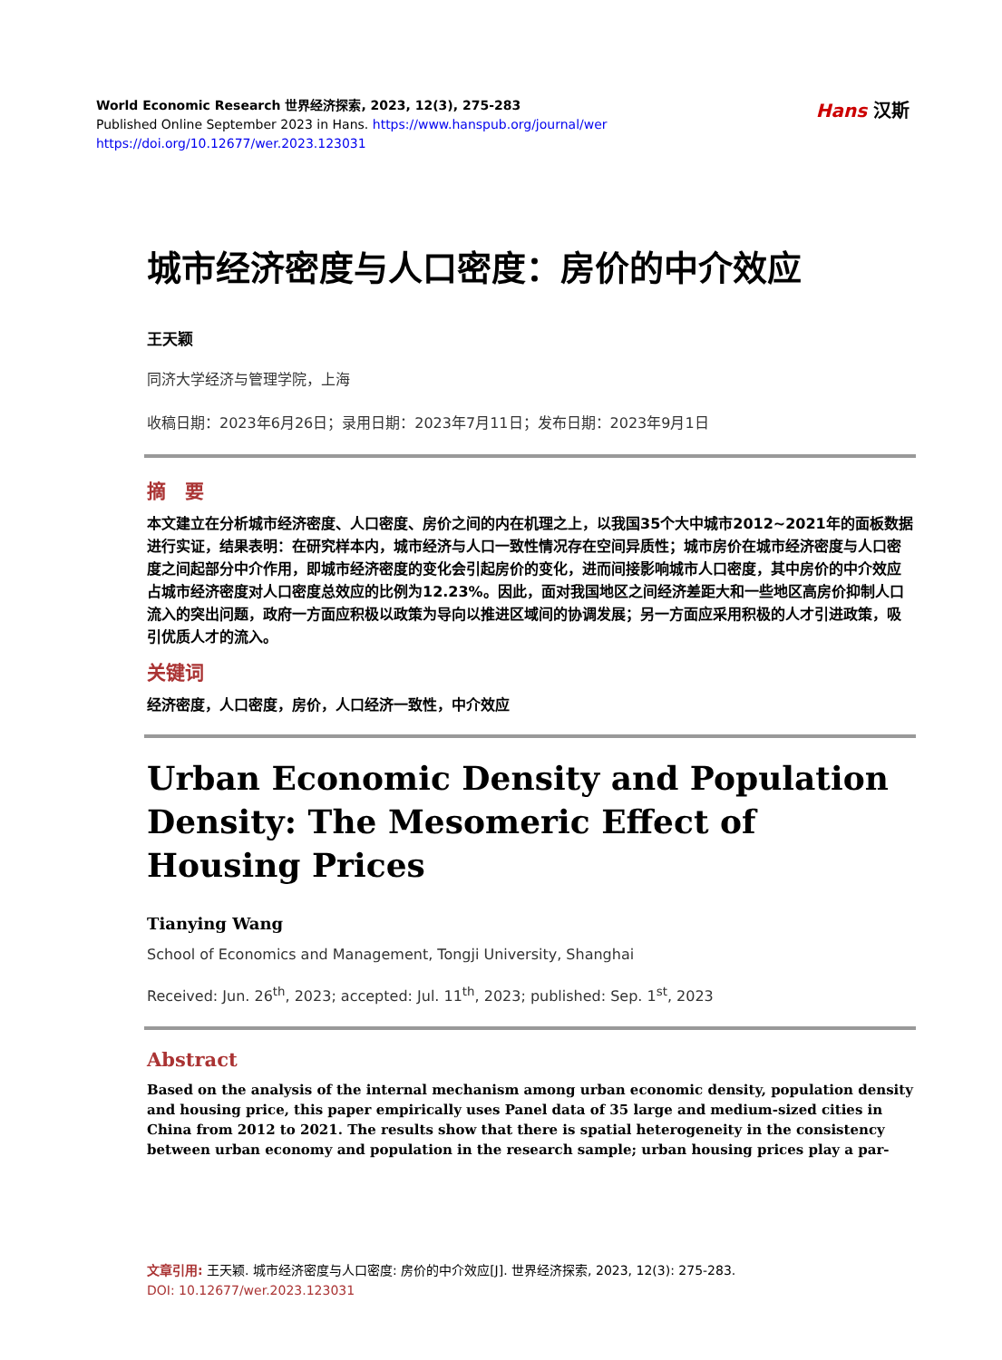World Economic Research 世界经济探索, 2023, 12(3), 275-283
Published Online September 2023 in Hans. https://www.hanspub.org/journal/wer
https://doi.org/10.12677/wer.2023.123031
Hans 汉斯
城市经济密度与人口密度：房价的中介效应
王天颖
同济大学经济与管理学院，上海
收稿日期：2023年6月26日；录用日期：2023年7月11日；发布日期：2023年9月1日
摘　要
本文建立在分析城市经济密度、人口密度、房价之间的内在机理之上，以我国35个大中城市2012~2021年的面板数据进行实证，结果表明：在研究样本内，城市经济与人口一致性情况存在空间异质性；城市房价在城市经济密度与人口密度之间起部分中介作用，即城市经济密度的变化会引起房价的变化，进而间接影响城市人口密度，其中房价的中介效应占城市经济密度对人口密度总效应的比例为12.23%。因此，面对我国地区之间经济差距大和一些地区高房价抑制人口流入的突出问题，政府一方面应积极以政策为导向以推进区域间的协调发展；另一方面应采用积极的人才引进政策，吸引优质人才的流入。
关键词
经济密度，人口密度，房价，人口经济一致性，中介效应
Urban Economic Density and Population Density: The Mesomeric Effect of Housing Prices
Tianying Wang
School of Economics and Management, Tongji University, Shanghai
Received: Jun. 26<sup>th</sup>, 2023; accepted: Jul. 11<sup>th</sup>, 2023; published: Sep. 1<sup>st</sup>, 2023
Abstract
Based on the analysis of the internal mechanism among urban economic density, population density and housing price, this paper empirically uses Panel data of 35 large and medium-sized cities in China from 2012 to 2021. The results show that there is spatial heterogeneity in the consistency between urban economy and population in the research sample; urban housing prices play a par-
文章引用: 王天颖. 城市经济密度与人口密度: 房价的中介效应[J]. 世界经济探索, 2023, 12(3): 275-283.
DOI: 10.12677/wer.2023.123031